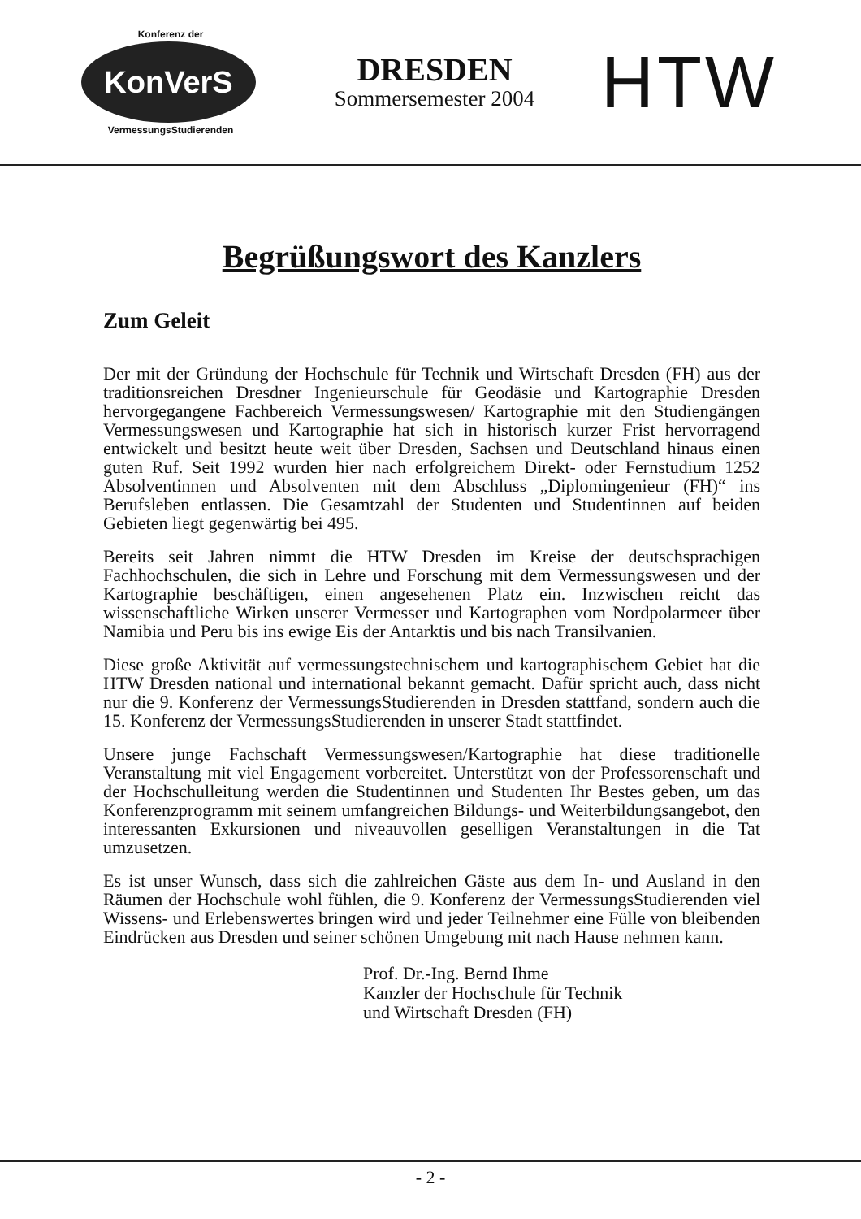Konferenz der
KonVerS
VermessungsStudierenden
DRESDEN
Sommersemester 2004
HTW
Begrüßungswort des Kanzlers
Zum Geleit
Der mit der Gründung der Hochschule für Technik und Wirtschaft Dresden (FH) aus der traditionsreichen Dresdner Ingenieurschule für Geodäsie und Kartographie Dresden hervorgegangene Fachbereich Vermessungswesen/ Kartographie mit den Studiengängen Vermessungswesen und Kartographie hat sich in historisch kurzer Frist hervorragend entwickelt und besitzt heute weit über Dresden, Sachsen und Deutschland hinaus einen guten Ruf. Seit 1992 wurden hier nach erfolgreichem Direkt- oder Fernstudium 1252 Absolventinnen und Absolventen mit dem Abschluss „Diplomingenieur (FH)“ ins Berufsleben entlassen. Die Gesamtzahl der Studenten und Studentinnen auf beiden Gebieten liegt gegenwärtig bei 495.
Bereits seit Jahren nimmt die HTW Dresden im Kreise der deutschsprachigen Fachhochschulen, die sich in Lehre und Forschung mit dem Vermessungswesen und der Kartographie beschäftigen, einen angesehenen Platz ein. Inzwischen reicht das wissenschaftliche Wirken unserer Vermesser und Kartographen vom Nordpolarmeer über Namibia und Peru bis ins ewige Eis der Antarktis und bis nach Transilvanien.
Diese große Aktivität auf vermessungstechnischem und kartographischem Gebiet hat die HTW Dresden national und international bekannt gemacht. Dafür spricht auch, dass nicht nur die 9. Konferenz der VermessungsStudierenden in Dresden stattfand, sondern auch die 15. Konferenz der VermessungsStudierenden in unserer Stadt stattfindet.
Unsere junge Fachschaft Vermessungswesen/Kartographie hat diese traditionelle Veranstaltung mit viel Engagement vorbereitet. Unterstützt von der Professorenschaft und der Hochschulleitung werden die Studentinnen und Studenten Ihr Bestes geben, um das Konferenzprogramm mit seinem umfangreichen Bildungs- und Weiterbildungsangebot, den interessanten Exkursionen und niveauvollen geselligen Veranstaltungen in die Tat umzusetzen.
Es ist unser Wunsch, dass sich die zahlreichen Gäste aus dem In- und Ausland in den Räumen der Hochschule wohl fühlen, die 9. Konferenz der VermessungsStudierenden viel Wissens- und Erlebenswertes bringen wird und jeder Teilnehmer eine Fülle von bleibenden Eindrücken aus Dresden und seiner schönen Umgebung mit nach Hause nehmen kann.
Prof. Dr.-Ing. Bernd Ihme
Kanzler der Hochschule für Technik
und Wirtschaft Dresden (FH)
- 2 -